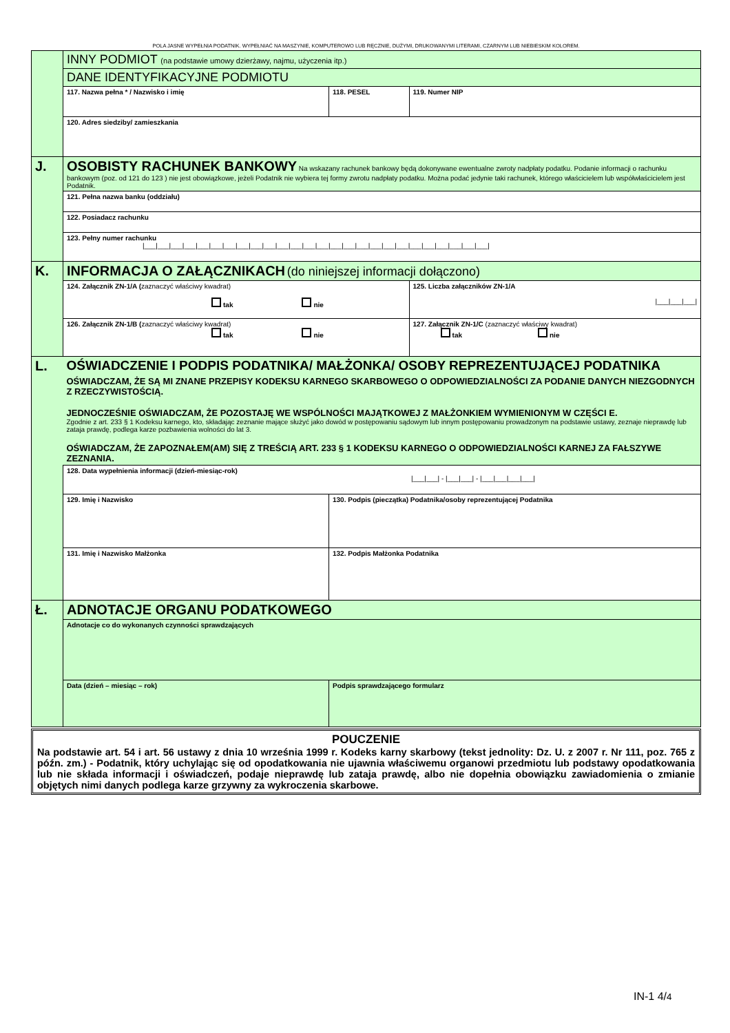POLA JASNE WYPEŁNIA PODATNIK. WYPEŁNIAĆ NA MASZYNIE, KOMPUTEROWO LUB RĘCZNIE, DUŻYMI, DRUKOWANYMI LITERAMI, CZARNYM LUB NIEBIESKIM KOLOREM.
| | INNY PODMIOT (na podstawie umowy dzierżawy, najmu, użyczenia itp.) | | | |
| | DANE IDENTYFIKACYJNE PODMIOTU | | | |
| | 117. Nazwa pełna * / Nazwisko i imię | | 118. PESEL | 119. Numer NIP |
| | 120. Adres siedziby/ zamieszkania | | | |
| J. | OSOBISTY RACHUNEK BANKOWY Na wskazany rachunek bankowy będą dokonywane ewentualne zwroty nadpłaty podatku. Podanie informacji o rachunku bankowym (poz. od 121 do 123 ) nie jest obowiązkowe, jeżeli Podatnik nie wybiera tej formy zwrotu nadpłaty podatku. Można podać jedynie taki rachunek, którego właścicielem lub współwłaścicielem jest Podatnik. | | | |
| | 121. Pełna nazwa banku (oddziału) | | | |
| | 122. Posiadacz rachunku | | | |
| | 123. Pełny numer rachunku /___/___/___/___/___/___/___/___/___/___/___/___/___/___/___/___/___/___/___/___/___/___/___/___/___/___/ | | | |
| K. | INFORMACJA O ZAŁĄCZNIKACH (do niniejszej informacji dołączono) | | | |
| | 124. Załącznik ZN-1/A ( zaznaczyć właściwy kwadrat) tak nie | | | 125. Liczba załączników ZN-1/A /___/___/___/ |
| | 126. Załącznik ZN-1/B ( zaznaczyć właściwy kwadrat) tak nie | | | 127. Załącznik ZN-1/C (zaznaczyć właściwy kwadrat) tak nie |
| L. | OŚWIADCZENIE I PODPIS PODATNIKA/ MAŁŻONKA/ OSOBY REPREZENTUJĄCEJ PODATNIKA OŚWIADCZAM, ŻE SĄ MI ZNANE PRZEPISY KODEKSU KARNEGO SKARBOWEGO O ODPOWIEDZIALNOŚCI ZA PODANIE DANYCH NIEZGODNYCH Z RZECZYWISTOŚCIĄ. JEDNOCZEŚNIE OŚWIADCZAM, ŻE POZOSTAJĘ WE WSPÓLNOŚCI MAJĄTKOWEJ Z MAŁŻONKIEM WYMIENIONYM W CZĘŚCI E. Zgodnie z art. 233 § 1 Kodeksu karnego, kto, składając zeznanie mające służyć jako dowód w postępowaniu sądowym lub innym postępowaniu prowadzonym na podstawie ustawy, zeznaje nieprawdę lub zataja prawdę, podlega karze pozbawienia wolności do lat 3. OŚWIADCZAM, ŻE ZAPOZNAŁEM(AM) SIĘ Z TREŚCIĄ ART. 233 § 1 KODEKSU KARNEGO O ODPOWIEDZIALNOŚCI KARNEJ ZA FAŁSZYWE ZEZNANIA. | | | |
| | 128. Data wypełnienia informacji (dzień-miesiąc-rok) /___/___/ - /___/___/ - /___/___/___/___/ | | | |
| | 129. Imię i Nazwisko | 130. Podpis (pieczątka) Podatnika/osoby reprezentującej Podatnika | | |
| | 131. Imię i Nazwisko Małżonka | 132. Podpis Małżonka Podatnika | | |
| Ł. | ADNOTACJE ORGANU PODATKOWEGO | | | |
| | Adnotacje co do wykonanych czynności sprawdzających | | | |
| | Data (dzień – miesiąc – rok) | | Podpis sprawdzającego formularz | |
POUCZENIE
Na podstawie art. 54 i art. 56 ustawy z dnia 10 września 1999 r. Kodeks karny skarbowy (tekst jednolity: Dz. U. z 2007 r. Nr 111, poz. 765 z późn. zm.) - Podatnik, który uchylając się od opodatkowania nie ujawnia właściwemu organowi przedmiotu lub podstawy opodatkowania lub nie składa informacji i oświadczeń, podaje nieprawdę lub zataja prawdę, albo nie dopełnia obowiązku zawiadomienia o zmianie objętych nimi danych podlega karze grzywny za wykroczenia skarbowe.
IN-1 4/4